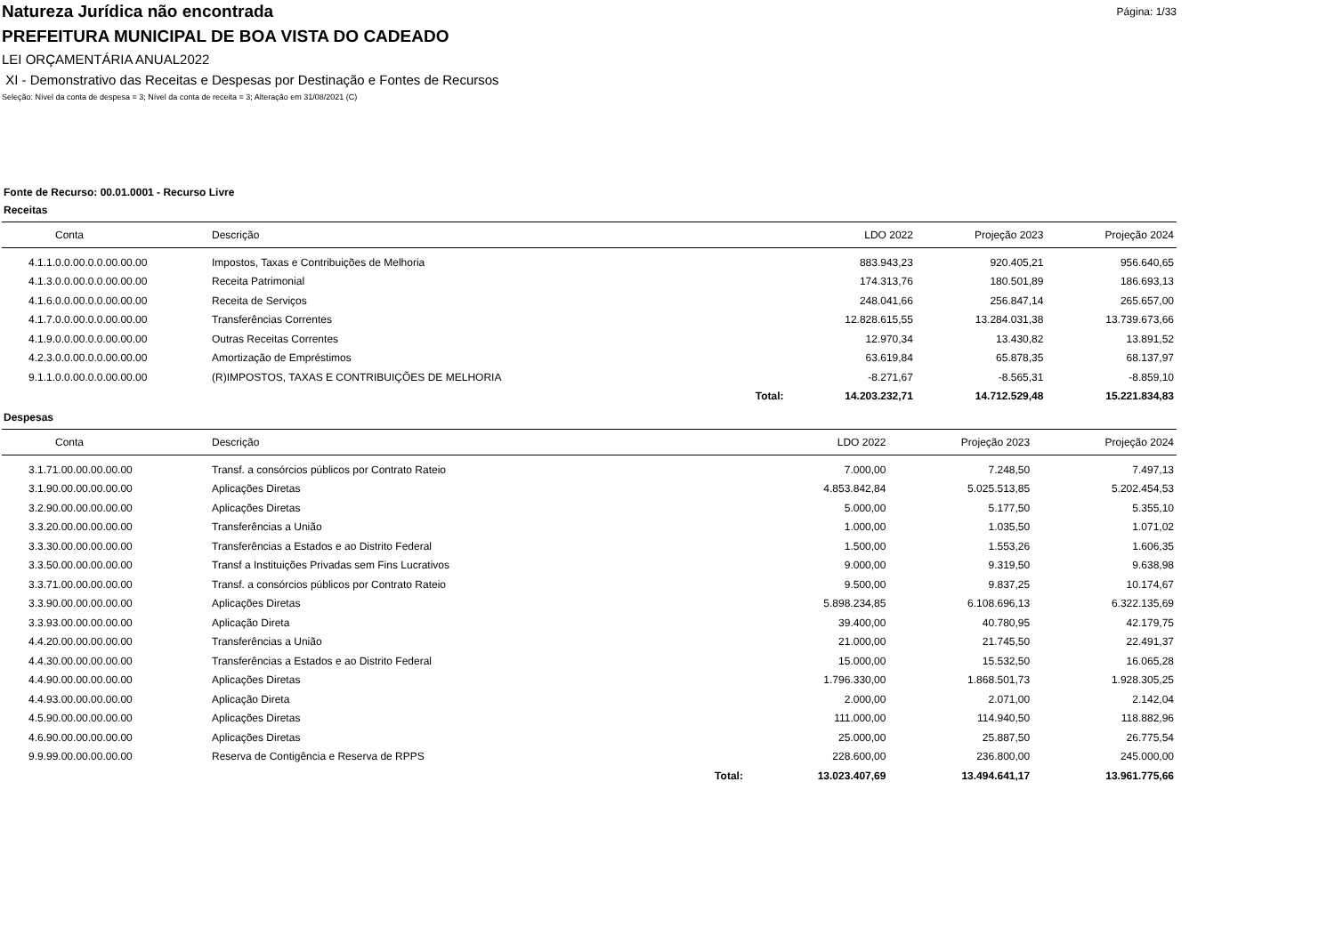Natureza Jurídica não encontrada
Página: 1/33
PREFEITURA MUNICIPAL DE BOA VISTA DO CADEADO
LEI ORÇAMENTÁRIA ANUAL2022
XI - Demonstrativo das Receitas e Despesas por Destinação e Fontes de Recursos
Seleção: Nível da conta de despesa = 3; Nível da conta de receita = 3; Alteração em 31/08/2021 (C)
Fonte de Recurso: 00.01.0001 - Recurso Livre
Receitas
| Conta | Descrição | | LDO 2022 | Projeção 2023 | Projeção 2024 |
| --- | --- | --- | --- | --- | --- |
| 4.1.1.0.0.00.0.0.00.00.00 | Impostos, Taxas e Contribuições de Melhoria | | 883.943,23 | 920.405,21 | 956.640,65 |
| 4.1.3.0.0.00.0.0.00.00.00 | Receita Patrimonial | | 174.313,76 | 180.501,89 | 186.693,13 |
| 4.1.6.0.0.00.0.0.00.00.00 | Receita de Serviços | | 248.041,66 | 256.847,14 | 265.657,00 |
| 4.1.7.0.0.00.0.0.00.00.00 | Transferências Correntes | | 12.828.615,55 | 13.284.031,38 | 13.739.673,66 |
| 4.1.9.0.0.00.0.0.00.00.00 | Outras Receitas Correntes | | 12.970,34 | 13.430,82 | 13.891,52 |
| 4.2.3.0.0.00.0.0.00.00.00 | Amortização de Empréstimos | | 63.619,84 | 65.878,35 | 68.137,97 |
| 9.1.1.0.0.00.0.0.00.00.00 | (R)IMPOSTOS, TAXAS E CONTRIBUIÇÕES DE MELHORIA | | -8.271,67 | -8.565,31 | -8.859,10 |
| | | Total: | 14.203.232,71 | 14.712.529,48 | 15.221.834,83 |
Despesas
| Conta | Descrição | | LDO 2022 | Projeção 2023 | Projeção 2024 |
| --- | --- | --- | --- | --- | --- |
| 3.1.71.00.00.00.00.00 | Transf. a consórcios públicos por Contrato Rateio | | 7.000,00 | 7.248,50 | 7.497,13 |
| 3.1.90.00.00.00.00.00 | Aplicações Diretas | | 4.853.842,84 | 5.025.513,85 | 5.202.454,53 |
| 3.2.90.00.00.00.00.00 | Aplicações Diretas | | 5.000,00 | 5.177,50 | 5.355,10 |
| 3.3.20.00.00.00.00.00 | Transferências a União | | 1.000,00 | 1.035,50 | 1.071,02 |
| 3.3.30.00.00.00.00.00 | Transferências a Estados e ao Distrito Federal | | 1.500,00 | 1.553,26 | 1.606,35 |
| 3.3.50.00.00.00.00.00 | Transf a Instituições Privadas sem Fins Lucrativos | | 9.000,00 | 9.319,50 | 9.638,98 |
| 3.3.71.00.00.00.00.00 | Transf. a consórcios públicos por Contrato Rateio | | 9.500,00 | 9.837,25 | 10.174,67 |
| 3.3.90.00.00.00.00.00 | Aplicações Diretas | | 5.898.234,85 | 6.108.696,13 | 6.322.135,69 |
| 3.3.93.00.00.00.00.00 | Aplicação Direta | | 39.400,00 | 40.780,95 | 42.179,75 |
| 4.4.20.00.00.00.00.00 | Transferências a União | | 21.000,00 | 21.745,50 | 22.491,37 |
| 4.4.30.00.00.00.00.00 | Transferências a Estados e ao Distrito Federal | | 15.000,00 | 15.532,50 | 16.065,28 |
| 4.4.90.00.00.00.00.00 | Aplicações Diretas | | 1.796.330,00 | 1.868.501,73 | 1.928.305,25 |
| 4.4.93.00.00.00.00.00 | Aplicação Direta | | 2.000,00 | 2.071,00 | 2.142,04 |
| 4.5.90.00.00.00.00.00 | Aplicações Diretas | | 111.000,00 | 114.940,50 | 118.882,96 |
| 4.6.90.00.00.00.00.00 | Aplicações Diretas | | 25.000,00 | 25.887,50 | 26.775,54 |
| 9.9.99.00.00.00.00.00 | Reserva de Contigência e Reserva de RPPS | | 228.600,00 | 236.800,00 | 245.000,00 |
| | | Total: | 13.023.407,69 | 13.494.641,17 | 13.961.775,66 |